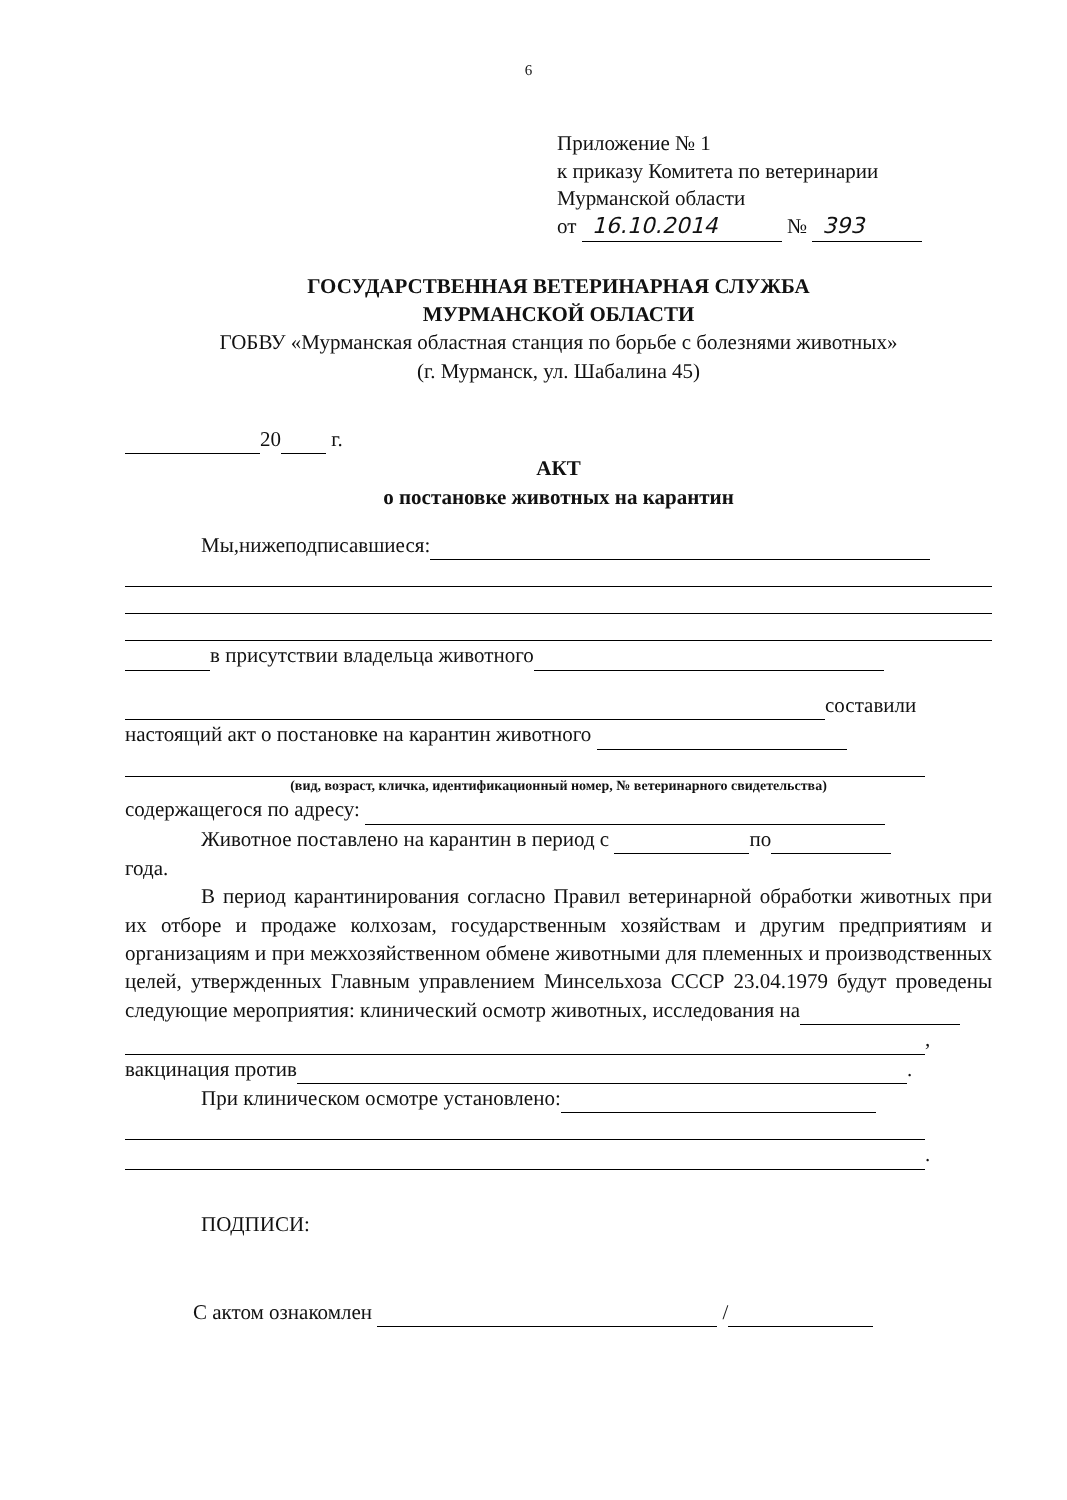6
Приложение № 1
к приказу Комитета по ветеринарии
Мурманской области
от 16.10.2014 № 393
ГОСУДАРСТВЕННАЯ ВЕТЕРИНАРНАЯ СЛУЖБА
МУРМАНСКОЙ ОБЛАСТИ
ГОБВУ «Мурманская областная станция по борьбе с болезнями животных»
(г. Мурманск, ул. Шабалина 45)
20 г.
АКТ
о постановке животных на карантин
Мы,нижеподписавшиеся:
в присутствии владельца животного
составили
настоящий акт о постановке на карантин животного
(вид, возраст, кличка, идентификационный номер, № ветеринарного свидетельства)
содержащегося по адресу:
Животное поставлено на карантин в период с по
года.
В период карантинирования согласно Правил ветеринарной обработки животных при их отборе и продаже колхозам, государственным хозяйствам и другим предприятиям и организациям и при межхозяйственном обмене животными для племенных и производственных целей, утвержденных Главным управлением Минсельхоза СССР 23.04.1979 будут проведены следующие мероприятия: клинический осмотр животных, исследования на
,
вакцинация против .
При клиническом осмотре установлено:
.
ПОДПИСИ:
С актом ознакомлен /